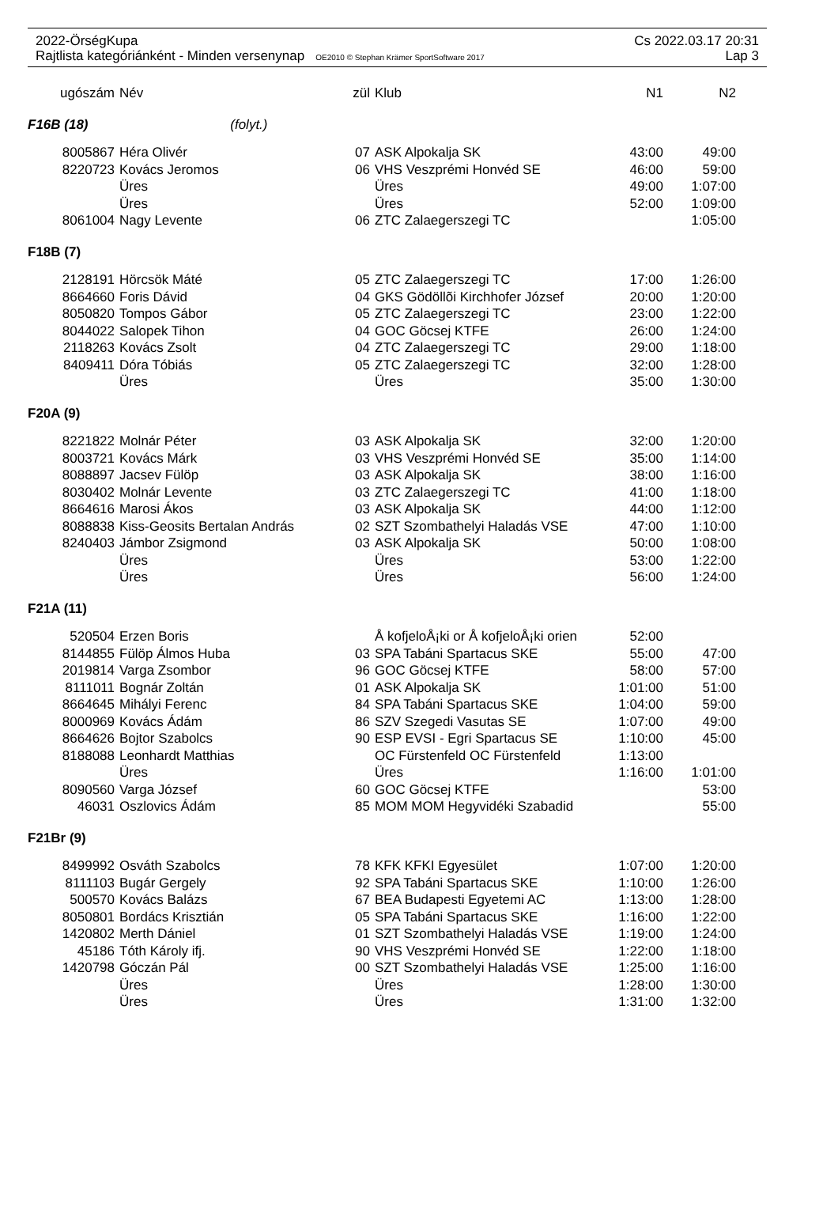2022-ÖrségKupa Cs 2022.03.17 20:31
Rajtlista kategóriánként - Minden versenynap OE2010 © Stephan Krämer SportSoftware 2017 Lap 3
| ugószám | Név | zül | Klub | N1 | N2 |
| --- | --- | --- | --- | --- | --- |
| F16B (18) (folyt.) | | | | | |
| 8005867 | Héra Olivér | 07 | ASK Alpokalja SK | 43:00 | 49:00 |
| 8220723 | Kovács Jeromos | 06 | VHS Veszprémi Honvéd SE | 46:00 | 59:00 |
| | Üres | | Üres | 49:00 | 1:07:00 |
| | Üres | | Üres | 52:00 | 1:09:00 |
| 8061004 | Nagy Levente | 06 | ZTC Zalaegerszegi TC | | 1:05:00 |
| F18B (7) | | | | | |
| 2128191 | Hörcsök Máté | 05 | ZTC Zalaegerszegi TC | 17:00 | 1:26:00 |
| 8664660 | Foris Dávid | 04 | GKS Gödöllõi Kirchhofer József | 20:00 | 1:20:00 |
| 8050820 | Tompos Gábor | 05 | ZTC Zalaegerszegi TC | 23:00 | 1:22:00 |
| 8044022 | Salopek Tihon | 04 | GOC Göcsej KTFE | 26:00 | 1:24:00 |
| 2118263 | Kovács Zsolt | 04 | ZTC Zalaegerszegi TC | 29:00 | 1:18:00 |
| 8409411 | Dóra Tóbiás | 05 | ZTC Zalaegerszegi TC | 32:00 | 1:28:00 |
| | Üres | | Üres | 35:00 | 1:30:00 |
| F20A (9) | | | | | |
| 8221822 | Molnár Péter | 03 | ASK Alpokalja SK | 32:00 | 1:20:00 |
| 8003721 | Kovács Márk | 03 | VHS Veszprémi Honvéd SE | 35:00 | 1:14:00 |
| 8088897 | Jacsev Fülöp | 03 | ASK Alpokalja SK | 38:00 | 1:16:00 |
| 8030402 | Molnár Levente | 03 | ZTC Zalaegerszegi TC | 41:00 | 1:18:00 |
| 8664616 | Marosi Ákos | 03 | ASK Alpokalja SK | 44:00 | 1:12:00 |
| 8088838 | Kiss-Geosits Bertalan András | 02 | SZT Szombathelyi Haladás VSE | 47:00 | 1:10:00 |
| 8240403 | Jámbor Zsigmond | 03 | ASK Alpokalja SK | 50:00 | 1:08:00 |
| | Üres | | Üres | 53:00 | 1:22:00 |
| | Üres | | Üres | 56:00 | 1:24:00 |
| F21A (11) | | | | | |
| 520504 | Erzen Boris | | Å kofjeloÅ¡ki or Å kofjeloÅ¡ki orien | 52:00 | |
| 8144855 | Fülöp Álmos Huba | 03 | SPA Tabáni Spartacus SKE | 55:00 | 47:00 |
| 2019814 | Varga Zsombor | 96 | GOC Göcsej KTFE | 58:00 | 57:00 |
| 8111011 | Bognár Zoltán | 01 | ASK Alpokalja SK | 1:01:00 | 51:00 |
| 8664645 | Mihályi Ferenc | 84 | SPA Tabáni Spartacus SKE | 1:04:00 | 59:00 |
| 8000969 | Kovács Ádám | 86 | SZV Szegedi Vasutas SE | 1:07:00 | 49:00 |
| 8664626 | Bojtor Szabolcs | 90 | ESP EVSI - Egri Spartacus SE | 1:10:00 | 45:00 |
| 8188088 | Leonhardt Matthias | | OC Fürstenfeld OC Fürstenfeld | 1:13:00 | |
| | Üres | | Üres | 1:16:00 | 1:01:00 |
| 8090560 | Varga József | 60 | GOC Göcsej KTFE | | 53:00 |
| 46031 | Oszlovics Ádám | 85 | MOM MOM Hegyvidéki Szabadid | | 55:00 |
| F21Br (9) | | | | | |
| 8499992 | Osváth Szabolcs | 78 | KFK KFKI Egyesület | 1:07:00 | 1:20:00 |
| 8111103 | Bugár Gergely | 92 | SPA Tabáni Spartacus SKE | 1:10:00 | 1:26:00 |
| 500570 | Kovács Balázs | 67 | BEA Budapesti Egyetemi AC | 1:13:00 | 1:28:00 |
| 8050801 | Bordács Krisztián | 05 | SPA Tabáni Spartacus SKE | 1:16:00 | 1:22:00 |
| 1420802 | Merth Dániel | 01 | SZT Szombathelyi Haladás VSE | 1:19:00 | 1:24:00 |
| 45186 | Tóth Károly ifj. | 90 | VHS Veszprémi Honvéd SE | 1:22:00 | 1:18:00 |
| 1420798 | Góczán Pál | 00 | SZT Szombathelyi Haladás VSE | 1:25:00 | 1:16:00 |
| | Üres | | Üres | 1:28:00 | 1:30:00 |
| | Üres | | Üres | 1:31:00 | 1:32:00 |